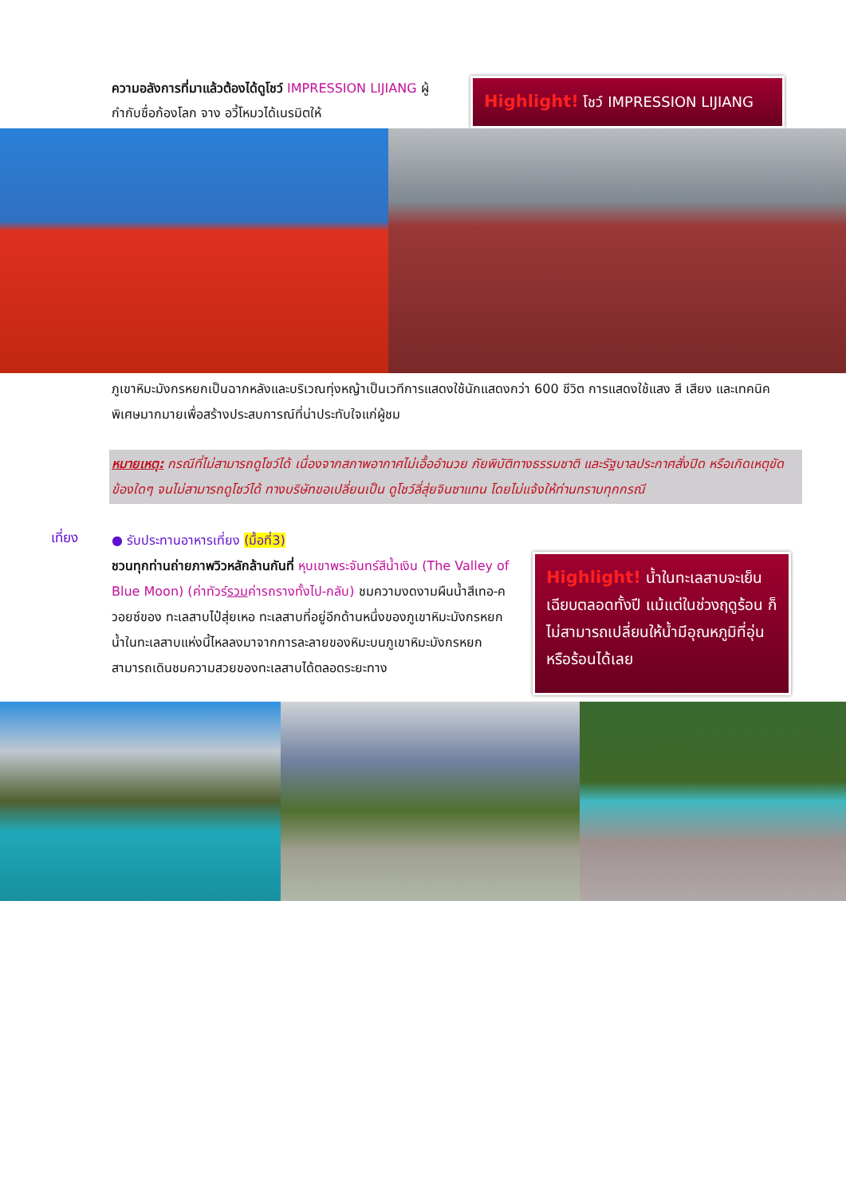ความอลังการที่มาแล้วต้องได้ดูโชว์ IMPRESSION LIJIANG ผู้กำกับชื่อก้องโลก จาง อวี้โหมวได้เนรมิตให้
Highlight! โชว์ IMPRESSION LIJIANG
ภูเขาหิมะมังกรหยกเป็นฉากหลังและบริเวณทุ่งหญ้าเป็นเวทีการแสดงใช้นักแสดงกว่า 600 ชีวิต การแสดงใช้แสง สี เสียง และเทคนิคพิเศษมากมายเพื่อสร้างประสบการณ์ที่น่าประทับใจแก่ผู้ชม
หมายเหตุ: กรณีที่ไม่สามารถดูโชว์ได้ เนื่องจากสภาพอากาศไม่เอื้ออำนวย ภัยพิบัติทางธรรมชาติ และรัฐบาลประกาศสั่งปิด หรือเกิดเหตุขัดข้องใดๆ จนไม่สามารถดูโชว์ได้ ทางบริษัทขอเปลี่ยนเป็น ดูโชว์ลี่สุ่ยจินซาแทน โดยไม่แจ้งให้ท่านทราบทุกกรณี
เที่ยง
● รับประทานอาหารเที่ยง (มื้อที่3)
ชวนทุกท่านถ่ายภาพวิวหลักล้านกันที่ หุบเขาพระจันทร์สีน้ำเงิน (The Valley of Blue Moon) (ค่าทัวร์รวมค่ารถรางทั้งไป-กลับ) ชมความงดงามผืนน้ำสีเทอ-ควอยซ์ของ ทะเลสาบไป๋สุ่ยเหอ ทะเลสาบที่อยู่อีกด้านหนึ่งของภูเขาหิมะมังกรหยก น้ำในทะเลสาบแห่งนี้ไหลลงมาจากการละลายของหิมะบนภูเขาหิมะมังกรหยก สามารถเดินชมความสวยของทะเลสาบได้ตลอดระยะทาง
Highlight! น้ำในทะเลสาบจะเย็นเฉียบตลอดทั้งปี แม้แต่ในช่วงฤดูร้อน ก็ไม่สามารถเปลี่ยนให้น้ำมีอุณหภูมิที่อุ่นหรือร้อนได้เลย